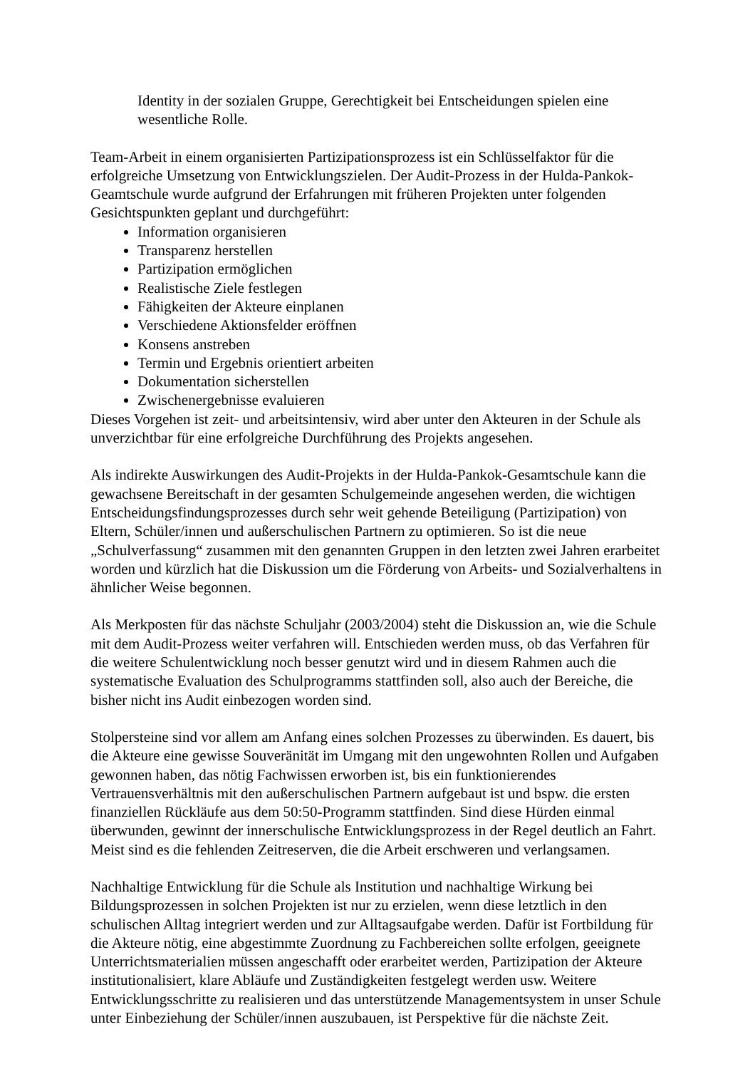Identity in der sozialen Gruppe, Gerechtigkeit bei Entscheidungen spielen eine wesentliche Rolle.
Team-Arbeit in einem organisierten Partizipationsprozess ist ein Schlüsselfaktor für die erfolgreiche Umsetzung von Entwicklungszielen. Der Audit-Prozess in der Hulda-Pankok-Geamtschule wurde aufgrund der Erfahrungen mit früheren Projekten unter folgenden Gesichtspunkten geplant und durchgeführt:
Information organisieren
Transparenz herstellen
Partizipation ermöglichen
Realistische Ziele festlegen
Fähigkeiten der Akteure einplanen
Verschiedene Aktionsfelder eröffnen
Konsens anstreben
Termin und Ergebnis orientiert arbeiten
Dokumentation sicherstellen
Zwischenergebnisse evaluieren
Dieses Vorgehen ist zeit- und arbeitsintensiv, wird aber unter den Akteuren in der Schule als unverzichtbar für eine erfolgreiche Durchführung des Projekts angesehen.
Als indirekte Auswirkungen des Audit-Projekts in der Hulda-Pankok-Gesamtschule kann die gewachsene Bereitschaft in der gesamten Schulgemeinde angesehen werden, die wichtigen Entscheidungsfindungsprozesses durch sehr weit gehende Beteiligung (Partizipation) von Eltern, Schüler/innen und außerschulischen Partnern zu optimieren. So ist die neue „Schulverfassung“ zusammen mit den genannten Gruppen in den letzten zwei Jahren erarbeitet worden und kürzlich hat die Diskussion um die Förderung von Arbeits- und Sozialverhaltens in ähnlicher Weise begonnen.
Als Merkposten für das nächste Schuljahr (2003/2004) steht die Diskussion an, wie die Schule mit dem Audit-Prozess weiter verfahren will. Entschieden werden muss, ob das Verfahren für die weitere Schulentwicklung noch besser genutzt wird und in diesem Rahmen auch die systematische Evaluation des Schulprogramms stattfinden soll, also auch der Bereiche, die bisher nicht ins Audit einbezogen worden sind.
Stolpersteine sind vor allem am Anfang eines solchen Prozesses zu überwinden. Es dauert, bis die Akteure eine gewisse Souveränität im Umgang mit den ungewohnten Rollen und Aufgaben gewonnen haben, das nötig Fachwissen erworben ist, bis ein funktionierendes Vertrauensverhältnis mit den außerschulischen Partnern aufgebaut ist und bspw. die ersten finanziellen Rückläufe aus dem 50:50-Programm stattfinden. Sind diese Hürden einmal überwunden, gewinnt der innerschulische Entwicklungsprozess in der Regel deutlich an Fahrt. Meist sind es die fehlenden Zeitreserven, die die Arbeit erschweren und verlangsamen.
Nachhaltige Entwicklung für die Schule als Institution und nachhaltige Wirkung bei Bildungsprozessen in solchen Projekten ist nur zu erzielen, wenn diese letztlich in den schulischen Alltag integriert werden und zur Alltagsaufgabe werden. Dafür ist Fortbildung für die Akteure nötig, eine abgestimmte Zuordnung zu Fachbereichen sollte erfolgen, geeignete Unterrichtsmaterialien müssen angeschafft oder erarbeitet werden, Partizipation der Akteure institutionalisiert, klare Abläufe und Zuständigkeiten festgelegt werden usw. Weitere Entwicklungsschritte zu realisieren und das unterstützende Managementsystem in unser Schule unter Einbeziehung der Schüler/innen auszubauen, ist Perspektive für die nächste Zeit.